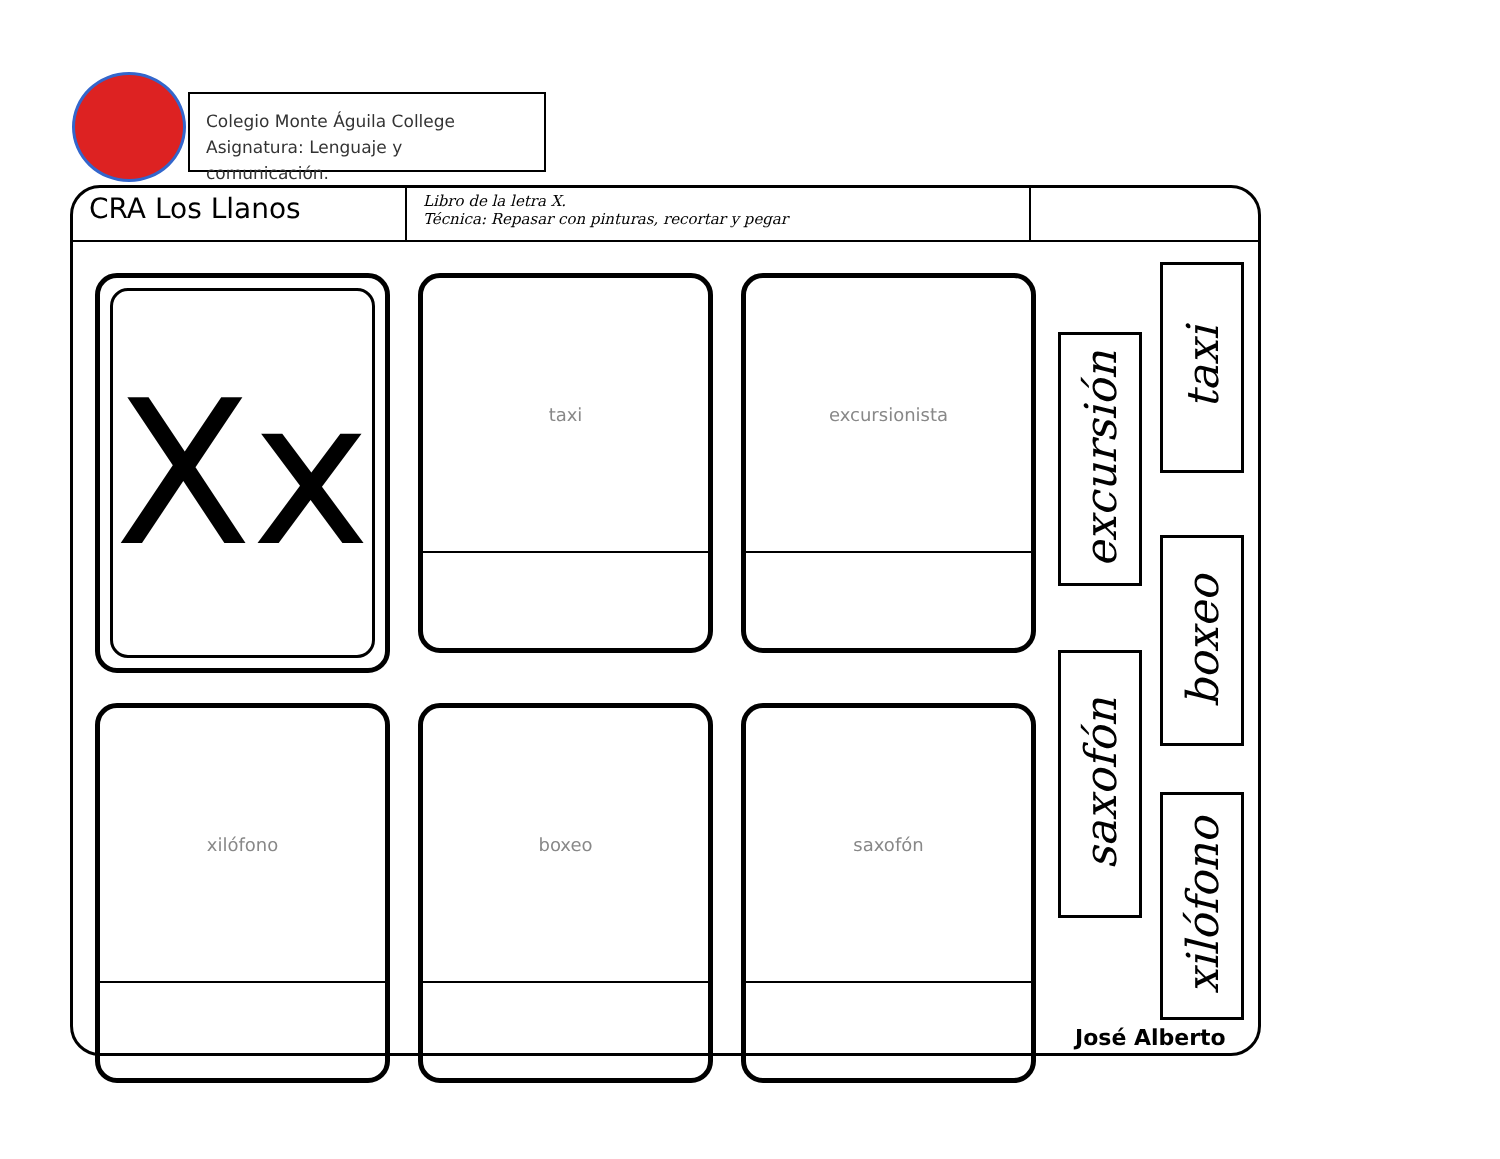Colegio Monte Águila College
Asignatura: Lenguaje y comunicación.
CRA Los Llanos
Libro de la letra X.
Técnica: Repasar con pinturas, recortar y pegar
Xx
taxi
excursionista
xilófono
boxeo
saxofón
taxi
excursión
boxeo
saxofón
xilófono
José Alberto